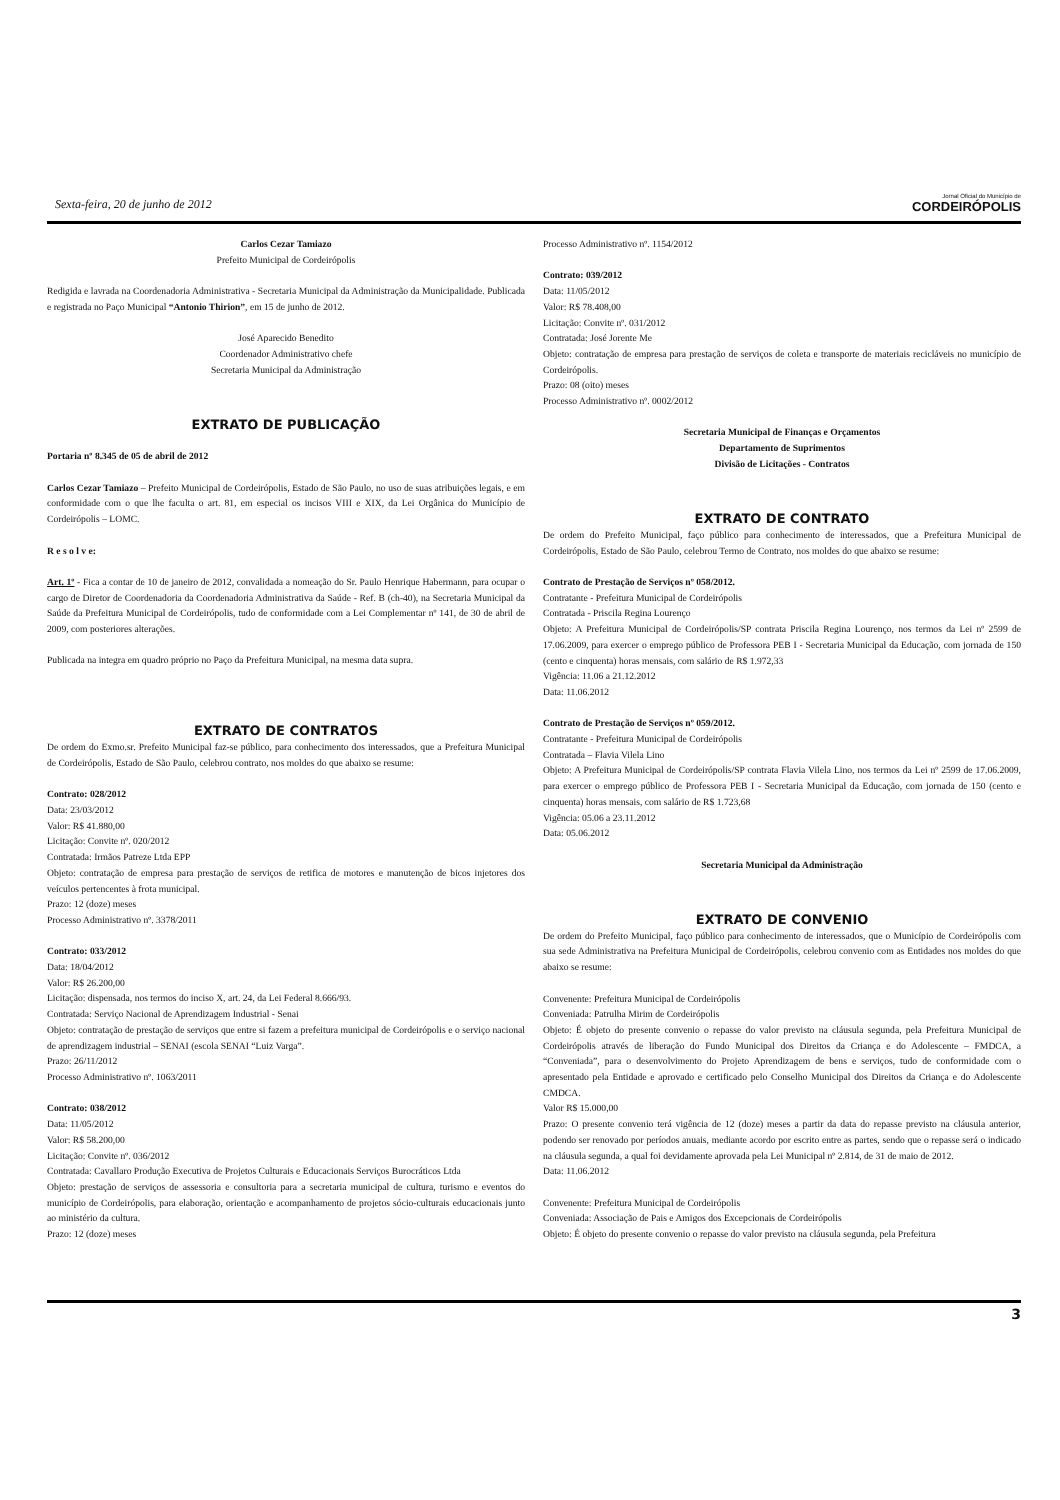Sexta-feira, 20 de junho de 2012 Jornal Oficial do Município de
CORDEIRÓPOLIS
Carlos Cezar Tamiazo
Prefeito Municipal de Cordeirópolis
Redigida e lavrada na Coordenadoria Administrativa - Secretaria Municipal da Administração da Municipalidade. Publicada e registrada no Paço Municipal “Antonio Thirion”, em 15 de junho de 2012.
José Aparecido Benedito
Coordenador Administrativo chefe
Secretaria Municipal da Administração
EXTRATO DE PUBLICAÇÃO
Portaria nº 8.345 de 05 de abril de 2012
Carlos Cezar Tamiazo – Prefeito Municipal de Cordeirópolis, Estado de São Paulo, no uso de suas atribuições legais, e em conformidade com o que lhe faculta o art. 81, em especial os incisos VIII e XIX, da Lei Orgânica do Município de Cordeirópolis – LOMC.
R e s o l v e:
Art. 1º - Fica a contar de 10 de janeiro de 2012, convalidada a nomeação do Sr. Paulo Henrique Habermann, para ocupar o cargo de Diretor de Coordenadoria da Coordenadoria Administrativa da Saúde - Ref. B (ch-40), na Secretaria Municipal da Saúde da Prefeitura Municipal de Cordeirópolis, tudo de conformidade com a Lei Complementar nº 141, de 30 de abril de 2009, com posteriores alterações.
Publicada na integra em quadro próprio no Paço da Prefeitura Municipal, na mesma data supra.
EXTRATO DE CONTRATOS
De ordem do Exmo.sr. Prefeito Municipal faz-se público, para conhecimento dos interessados, que a Prefeitura Municipal de Cordeirópolis, Estado de São Paulo, celebrou contrato, nos moldes do que abaixo se resume:
Contrato: 028/2012
Data: 23/03/2012
Valor: R$ 41.880,00
Licitação: Convite nº. 020/2012
Contratada: Irmãos Patreze Ltda EPP
Objeto: contratação de empresa para prestação de serviços de retifica de motores e manutenção de bicos injetores dos veículos pertencentes à frota municipal.
Prazo: 12 (doze) meses
Processo Administrativo nº. 3378/2011
Contrato: 033/2012
Data: 18/04/2012
Valor: R$ 26.200,00
Licitação: dispensada, nos termos do inciso X, art. 24, da Lei Federal 8.666/93.
Contratada: Serviço Nacional de Aprendizagem Industrial - Senai
Objeto: contratação de prestação de serviços que entre si fazem a prefeitura municipal de Cordeirópolis e o serviço nacional de aprendizagem industrial – SENAI (escola SENAI “Luiz Varga”.
Prazo: 26/11/2012
Processo Administrativo nº. 1063/2011
Contrato: 038/2012
Data: 11/05/2012
Valor: R$ 58.200,00
Licitação: Convite nº. 036/2012
Contratada: Cavallaro Produção Executiva de Projetos Culturais e Educacionais Serviços Burocráticos Ltda
Objeto: prestação de serviços de assessoria e consultoria para a secretaria municipal de cultura, turismo e eventos do município de Cordeirópolis, para elaboração, orientação e acompanhamento de projetos sócio-culturais educacionais junto ao ministério da cultura.
Prazo: 12 (doze) meses
Processo Administrativo nº. 1154/2012
Contrato: 039/2012
Data: 11/05/2012
Valor: R$ 78.408,00
Licitação: Convite nº. 031/2012
Contratada: José Jorente Me
Objeto: contratação de empresa para prestação de serviços de coleta e transporte de materiais recicláveis no município de Cordeirópolis.
Prazo: 08 (oito) meses
Processo Administrativo nº. 0002/2012
Secretaria Municipal de Finanças e Orçamentos
Departamento de Suprimentos
Divisão de Licitações - Contratos
EXTRATO DE CONTRATO
De ordem do Prefeito Municipal, faço público para conhecimento de interessados, que a Prefeitura Municipal de Cordeirópolis, Estado de São Paulo, celebrou Termo de Contrato, nos moldes do que abaixo se resume:
Contrato de Prestação de Serviços nº 058/2012.
Contratante - Prefeitura Municipal de Cordeirópolis
Contratada - Priscila Regina Lourenço
Objeto: A Prefeitura Municipal de Cordeirópolis/SP contrata Priscila Regina Lourenço, nos termos da Lei nº 2599 de 17.06.2009, para exercer o emprego público de Professora PEB I - Secretaria Municipal da Educação, com jornada de 150 (cento e cinquenta) horas mensais, com salário de R$ 1.972,33
Vigência: 11.06 a 21.12.2012
Data: 11.06.2012
Contrato de Prestação de Serviços nº 059/2012.
Contratante - Prefeitura Municipal de Cordeirópolis
Contratada – Flavia Vilela Lino
Objeto: A Prefeitura Municipal de Cordeirópolis/SP contrata Flavia Vilela Lino, nos termos da Lei nº 2599 de 17.06.2009, para exercer o emprego público de Professora PEB I - Secretaria Municipal da Educação, com jornada de 150 (cento e cinquenta) horas mensais, com salário de R$ 1.723,68
Vigência: 05.06 a 23.11.2012
Data: 05.06.2012
Secretaria Municipal da Administração
EXTRATO DE CONVENIO
De ordem do Prefeito Municipal, faço público para conhecimento de interessados, que o Município de Cordeirópolis com sua sede Administrativa na Prefeitura Municipal de Cordeirópolis, celebrou convenio com as Entidades nos moldes do que abaixo se resume:
Convenente: Prefeitura Municipal de Cordeirópolis
Conveniada: Patrulha Mirim de Cordeirópolis
Objeto: É objeto do presente convenio o repasse do valor previsto na cláusula segunda, pela Prefeitura Municipal de Cordeirópolis através de liberação do Fundo Municipal dos Direitos da Criança e do Adolescente – FMDCA, a “Conveniada”, para o desenvolvimento do Projeto Aprendizagem de bens e serviços, tudo de conformidade com o apresentado pela Entidade e aprovado e certificado pelo Conselho Municipal dos Direitos da Criança e do Adolescente CMDCA.
Valor R$ 15.000,00
Prazo: O presente convenio terá vigência de 12 (doze) meses a partir da data do repasse previsto na cláusula anterior, podendo ser renovado por períodos anuais, mediante acordo por escrito entre as partes, sendo que o repasse será o indicado na cláusula segunda, a qual foi devidamente aprovada pela Lei Municipal nº 2.814, de 31 de maio de 2012.
Data: 11.06.2012
Convenente: Prefeitura Municipal de Cordeirópolis
Conveniada: Associação de Pais e Amigos dos Excepcionais de Cordeirópolis
Objeto: É objeto do presente convenio o repasse do valor previsto na cláusula segunda, pela Prefeitura
3